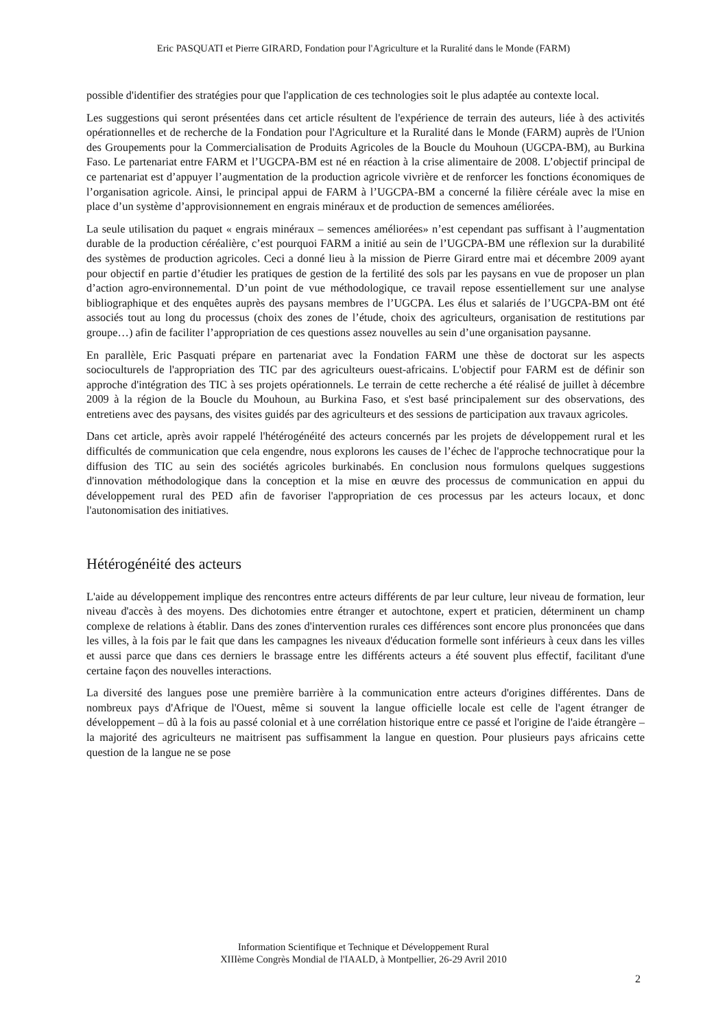Eric PASQUATI et Pierre GIRARD, Fondation pour l'Agriculture et la Ruralité dans le Monde (FARM)
possible d'identifier des stratégies pour que l'application de ces technologies soit le plus adaptée au contexte local.
Les suggestions qui seront présentées dans cet article résultent de l'expérience de terrain des auteurs, liée à des activités opérationnelles et de recherche de la Fondation pour l'Agriculture et la Ruralité dans le Monde (FARM) auprès de l'Union des Groupements pour la Commercialisation de Produits Agricoles de la Boucle du Mouhoun (UGCPA-BM), au Burkina Faso. Le partenariat entre FARM et l’UGCPA-BM est né en réaction à la crise alimentaire de 2008. L’objectif principal de ce partenariat est d’appuyer l’augmentation de la production agricole vivrière et de renforcer les fonctions économiques de l’organisation agricole. Ainsi, le principal appui de FARM à l’UGCPA-BM a concerné la filière céréale avec la mise en place d’un système d’approvisionnement en engrais minéraux et de production de semences améliorées.
La seule utilisation du paquet « engrais minéraux – semences améliorées» n’est cependant pas suffisant à l’augmentation durable de la production céréalière, c’est pourquoi FARM a initié au sein de l’UGCPA-BM une réflexion sur la durabilité des systèmes de production agricoles. Ceci a donné lieu à la mission de Pierre Girard entre mai et décembre 2009 ayant pour objectif en partie d’étudier les pratiques de gestion de la fertilité des sols par les paysans en vue de proposer un plan d’action agro-environnemental. D’un point de vue méthodologique, ce travail repose essentiellement sur une analyse bibliographique et des enquêtes auprès des paysans membres de l’UGCPA. Les élus et salariés de l’UGCPA-BM ont été associés tout au long du processus (choix des zones de l’étude, choix des agriculteurs, organisation de restitutions par groupe…) afin de faciliter l’appropriation de ces questions assez nouvelles au sein d’une organisation paysanne.
En parallèle, Eric Pasquati prépare en partenariat avec la Fondation FARM une thèse de doctorat sur les aspects socioculturels de l'appropriation des TIC par des agriculteurs ouest-africains. L'objectif pour FARM est de définir son approche d'intégration des TIC à ses projets opérationnels. Le terrain de cette recherche a été réalisé de juillet à décembre 2009 à la région de la Boucle du Mouhoun, au Burkina Faso, et s'est basé principalement sur des observations, des entretiens avec des paysans, des visites guidés par des agriculteurs et des sessions de participation aux travaux agricoles.
Dans cet article, après avoir rappelé l'hétérogénéité des acteurs concernés par les projets de développement rural et les difficultés de communication que cela engendre, nous explorons les causes de l’échec de l'approche technocratique pour la diffusion des TIC au sein des sociétés agricoles burkinabés. En conclusion nous formulons quelques suggestions d'innovation méthodologique dans la conception et la mise en œuvre des processus de communication en appui du développement rural des PED afin de favoriser l'appropriation de ces processus par les acteurs locaux, et donc l'autonomisation des initiatives.
Hétérogénéité des acteurs
L'aide au développement implique des rencontres entre acteurs différents de par leur culture, leur niveau de formation, leur niveau d'accès à des moyens. Des dichotomies entre étranger et autochtone, expert et praticien, déterminent un champ complexe de relations à établir. Dans des zones d'intervention rurales ces différences sont encore plus prononcées que dans les villes, à la fois par le fait que dans les campagnes les niveaux d'éducation formelle sont inférieurs à ceux dans les villes et aussi parce que dans ces derniers le brassage entre les différents acteurs a été souvent plus effectif, facilitant d'une certaine façon des nouvelles interactions.
La diversité des langues pose une première barrière à la communication entre acteurs d'origines différentes. Dans de nombreux pays d'Afrique de l'Ouest, même si souvent la langue officielle locale est celle de l'agent étranger de développement – dû à la fois au passé colonial et à une corrélation historique entre ce passé et l'origine de l'aide étrangère – la majorité des agriculteurs ne maitrisent pas suffisamment la langue en question. Pour plusieurs pays africains cette question de la langue ne se pose
Information Scientifique et Technique et Développement Rural
XIIIème Congrès Mondial de l'IAALD, à Montpellier, 26-29 Avril 2010
2